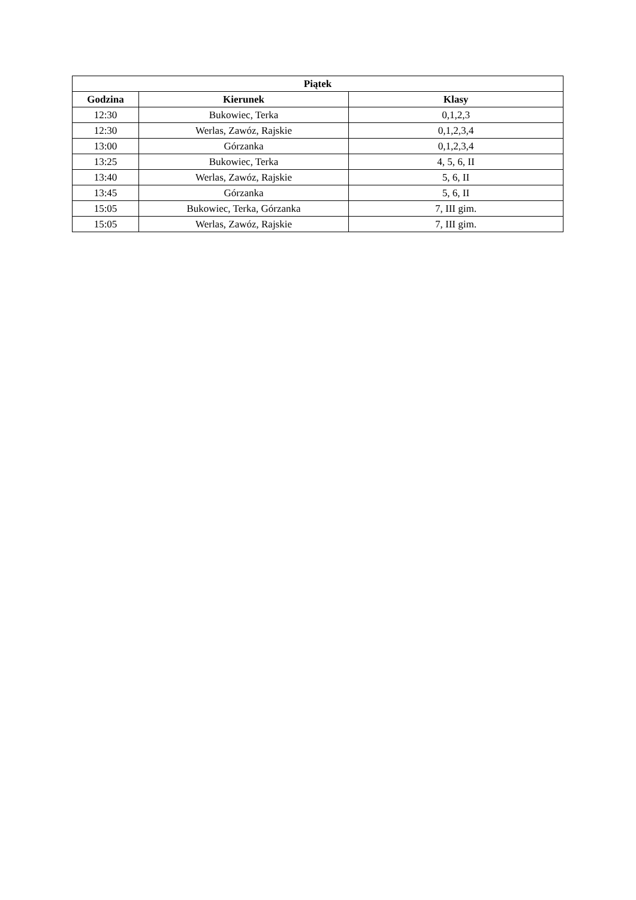| Piątek | | |
| --- | --- | --- |
| Godzina | Kierunek | Klasy |
| 12:30 | Bukowiec, Terka | 0,1,2,3 |
| 12:30 | Werlas, Zawóz, Rajskie | 0,1,2,3,4 |
| 13:00 | Górzanka | 0,1,2,3,4 |
| 13:25 | Bukowiec, Terka | 4, 5, 6, II |
| 13:40 | Werlas, Zawóz, Rajskie | 5, 6, II |
| 13:45 | Górzanka | 5, 6, II |
| 15:05 | Bukowiec, Terka, Górzanka | 7, III gim. |
| 15:05 | Werlas, Zawóz, Rajskie | 7, III gim. |